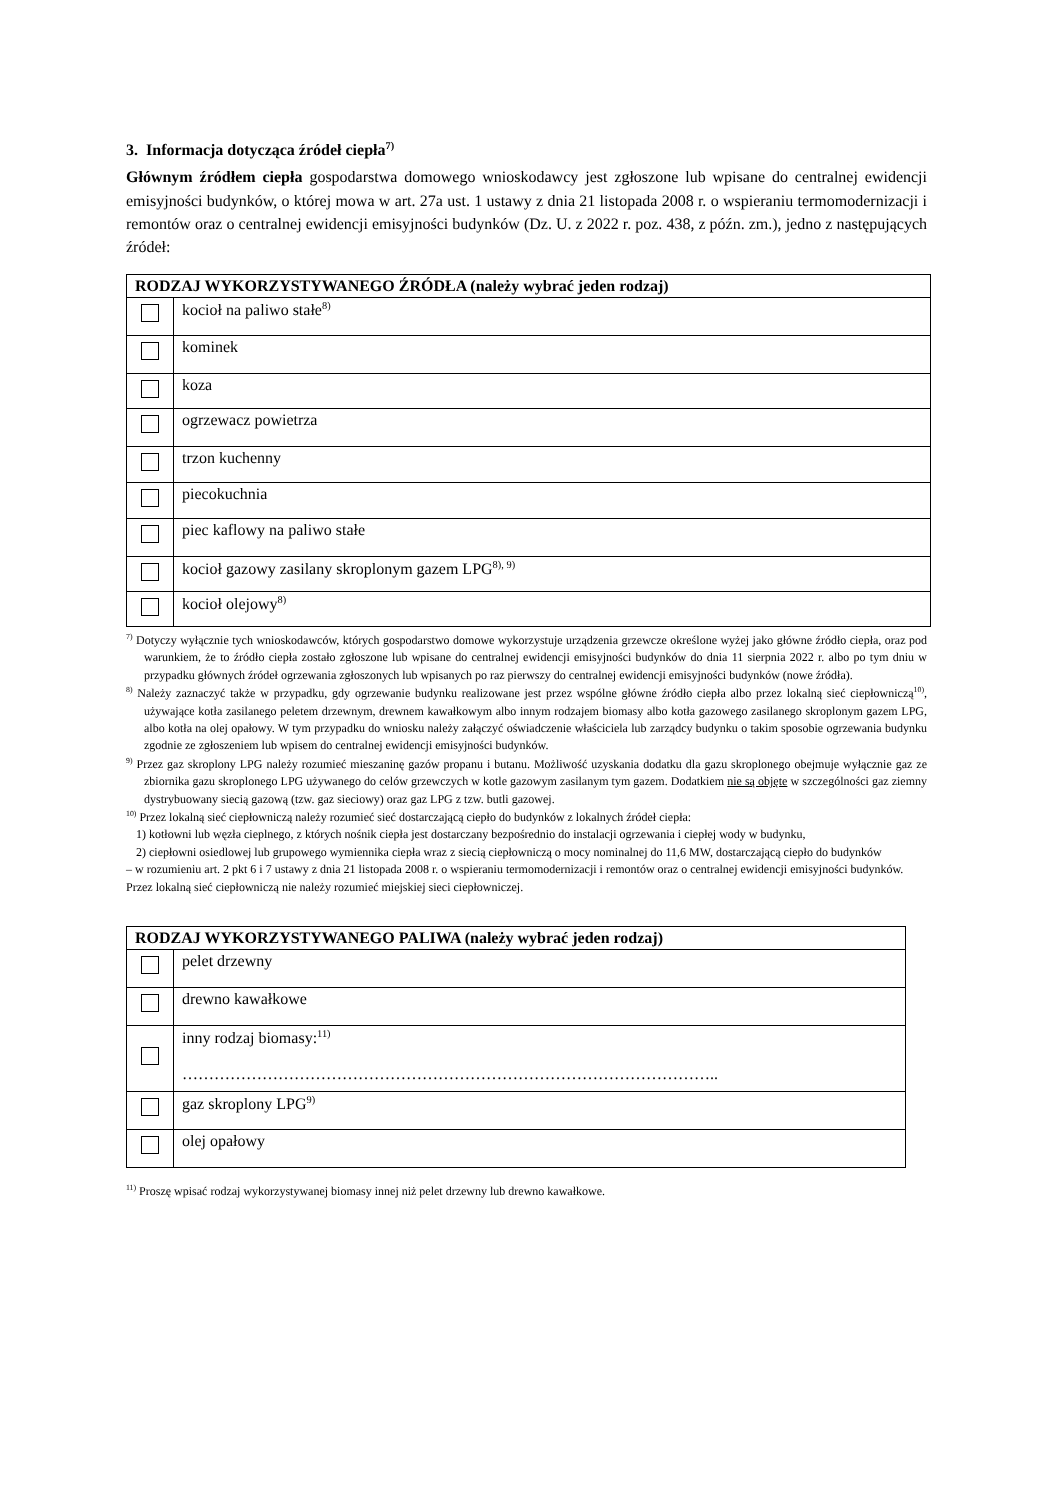3. Informacja dotycząca źródeł ciepła<sup>7)</sup>
Głównym źródłem ciepła gospodarstwa domowego wnioskodawcy jest zgłoszone lub wpisane do centralnej ewidencji emisyjności budynków, o której mowa w art. 27a ust. 1 ustawy z dnia 21 listopada 2008 r. o wspieraniu termomodernizacji i remontów oraz o centralnej ewidencji emisyjności budynków (Dz. U. z 2022 r. poz. 438, z późn. zm.), jedno z następujących źródeł:
| RODZAJ WYKORZYSTYWANEGO ŹRÓDŁA (należy wybrać jeden rodzaj) | |
| --- | --- |
| | kocioł na paliwo stałe<sup>8)</sup> |
| | kominek |
| | koza |
| | ogrzewacz powietrza |
| | trzon kuchenny |
| | piecokuchnia |
| | piec kaflowy na paliwo stałe |
| | kocioł gazowy zasilany skroplonym gazem LPG<sup>8), 9)</sup> |
| | kocioł olejowy<sup>8)</sup> |
<sup>7)</sup> Dotyczy wyłącznie tych wnioskodawców, których gospodarstwo domowe wykorzystuje urządzenia grzewcze określone wyżej jako główne źródło ciepła, oraz pod warunkiem, że to źródło ciepła zostało zgłoszone lub wpisane do centralnej ewidencji emisyjności budynków do dnia 11 sierpnia 2022 r. albo po tym dniu w przypadku głównych źródeł ogrzewania zgłoszonych lub wpisanych po raz pierwszy do centralnej ewidencji emisyjności budynków (nowe źródła).
<sup>8)</sup> Należy zaznaczyć także w przypadku, gdy ogrzewanie budynku realizowane jest przez wspólne główne źródło ciepła albo przez lokalną sieć ciepłowniczą<sup>10)</sup>, używające kotła zasilanego peletem drzewnym, drewnem kawałkowym albo innym rodzajem biomasy albo kotła gazowego zasilanego skroplonym gazem LPG, albo kotła na olej opałowy. W tym przypadku do wniosku należy załączyć oświadczenie właściciela lub zarządcy budynku o takim sposobie ogrzewania budynku zgodnie ze zgłoszeniem lub wpisem do centralnej ewidencji emisyjności budynków.
<sup>9)</sup> Przez gaz skroplony LPG należy rozumieć mieszaninę gazów propanu i butanu. Możliwość uzyskania dodatku dla gazu skroplonego obejmuje wyłącznie gaz ze zbiornika gazu skroplonego LPG używanego do celów grzewczych w kotle gazowym zasilanym tym gazem. Dodatkiem nie są objęte w szczególności gaz ziemny dystrybuowany siecią gazową (tzw. gaz sieciowy) oraz gaz LPG z tzw. butli gazowej.
<sup>10)</sup> Przez lokalną sieć ciepłowniczą należy rozumieć sieć dostarczającą ciepło do budynków z lokalnych źródeł ciepła:
1) kotłowni lub węzła cieplnego, z których nośnik ciepła jest dostarczany bezpośrednio do instalacji ogrzewania i ciepłej wody w budynku,
2) ciepłowni osiedlowej lub grupowego wymiennika ciepła wraz z siecią ciepłowniczą o mocy nominalnej do 11,6 MW, dostarczającą ciepło do budynków
– w rozumieniu art. 2 pkt 6 i 7 ustawy z dnia 21 listopada 2008 r. o wspieraniu termomodernizacji i remontów oraz o centralnej ewidencji emisyjności budynków.
Przez lokalną sieć ciepłowniczą nie należy rozumieć miejskiej sieci ciepłowniczej.
| RODZAJ WYKORZYSTYWANEGO PALIWA (należy wybrać jeden rodzaj) | |
| --- | --- |
| | pelet drzewny |
| | drewno kawałkowe |
| | inny rodzaj biomasy:<sup>11)</sup> ……………………………………………………………………………………….. |
| | gaz skroplony LPG<sup>9)</sup> |
| | olej opałowy |
<sup>11)</sup> Proszę wpisać rodzaj wykorzystywanej biomasy innej niż pelet drzewny lub drewno kawałkowe.